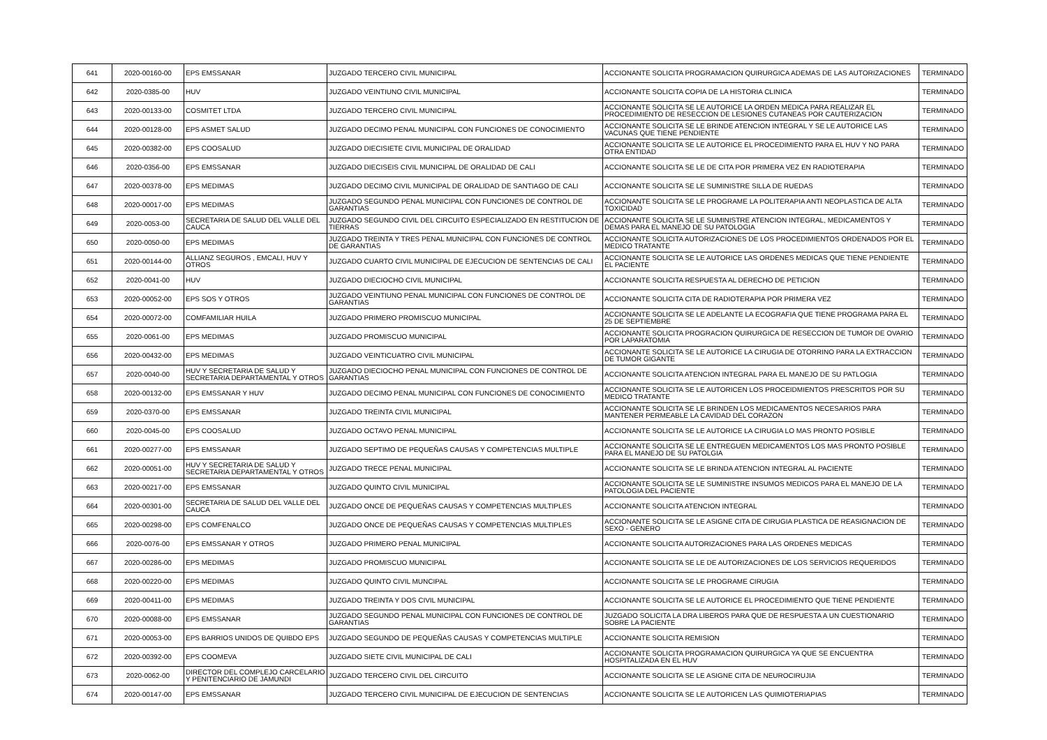| 641 | 2020-00160-00 | EPS EMSSANAR | JUZGADO TERCERO CIVIL MUNICIPAL | ACCIONANTE SOLICITA PROGRAMACION QUIRURGICA ADEMAS DE LAS AUTORIZACIONES | TERMINADO |
| 642 | 2020-0385-00 | HUV | JUZGADO VEINTIUNO CIVIL MUNICIPAL | ACCIONANTE SOLICITA COPIA DE LA HISTORIA CLINICA | TERMINADO |
| 643 | 2020-00133-00 | COSMITET LTDA | JUZGADO TERCERO CIVIL MUNICIPAL | ACCIONANTE SOLICITA SE LE AUTORICE LA ORDEN MEDICA PARA REALIZAR EL PROCEDIMIENTO DE RESECCION DE LESIONES CUTANEAS POR CAUTERIZACION | TERMINADO |
| 644 | 2020-00128-00 | EPS ASMET SALUD | JUZGADO DECIMO PENAL MUNICIPAL CON FUNCIONES DE CONOCIMIENTO | ACCIONANTE SOLICITA SE LE BRINDE ATENCION INTEGRAL Y SE LE AUTORICE LAS VACUNAS QUE TIENE PENDIENTE | TERMINADO |
| 645 | 2020-00382-00 | EPS COOSALUD | JUZGADO DIECISIETE CIVIL MUNICIPAL DE ORALIDAD | ACCIONANTE SOLICITA SE LE AUTORICE EL PROCEDIMIENTO PARA EL HUV Y NO PARA OTRA ENTIDAD | TERMINADO |
| 646 | 2020-0356-00 | EPS EMSSANAR | JUZGADO DIECISEIS CIVIL MUNICIPAL DE ORALIDAD DE CALI | ACCIONANTE SOLICITA SE LE DE CITA POR PRIMERA VEZ EN RADIOTERAPIA | TERMINADO |
| 647 | 2020-00378-00 | EPS MEDIMAS | JUZGADO DECIMO CIVIL MUNICIPAL DE ORALIDAD DE SANTIAGO DE CALI | ACCIONANTE SOLICITA SE LE SUMINISTRE SILLA DE RUEDAS | TERMINADO |
| 648 | 2020-00017-00 | EPS MEDIMAS | JUZGADO SEGUNDO PENAL MUNICIPAL CON FUNCIONES DE CONTROL DE GARANTIAS | ACCIONANTE SOLICITA SE LE PROGRAME LA POLITERAPIA ANTI NEOPLASTICA DE ALTA TOXICIDAD | TERMINADO |
| 649 | 2020-0053-00 | SECRETARIA DE SALUD DEL VALLE DEL CAUCA | JUZGADO SEGUNDO CIVIL DEL CIRCUITO ESPECIALIZADO EN RESTITUCION DE TIERRAS | ACCIONANTE SOLICITA SE LE SUMINISTRE ATENCION INTEGRAL, MEDICAMENTOS Y DEMAS PARA EL MANEJO DE SU PATOLOGIA | TERMINADO |
| 650 | 2020-0050-00 | EPS MEDIMAS | JUZGADO TREINTA Y TRES PENAL MUNICIPAL CON FUNCIONES DE CONTROL DE GARANTIAS | ACCIONANTE SOLICITA AUTORIZACIONES DE LOS PROCEDIMIENTOS ORDENADOS POR EL MEDICO TRATANTE | TERMINADO |
| 651 | 2020-00144-00 | ALLIANZ SEGUROS , EMCALI, HUV Y OTROS | JUZGADO CUARTO CIVIL MUNICIPAL DE EJECUCION DE SENTENCIAS DE CALI | ACCIONANTE SOLICITA SE LE AUTORICE LAS ORDENES MEDICAS QUE TIENE PENDIENTE EL PACIENTE | TERMINADO |
| 652 | 2020-0041-00 | HUV | JUZGADO DIECIOCHO CIVIL MUNICIPAL | ACCIONANTE SOLICITA RESPUESTA AL DERECHO DE PETICION | TERMINADO |
| 653 | 2020-00052-00 | EPS SOS Y OTROS | JUZGADO VEINTIUNO PENAL MUNICIPAL CON FUNCIONES DE CONTROL DE GARANTIAS | ACCIONANTE SOLICITA CITA DE RADIOTERAPIA POR PRIMERA VEZ | TERMINADO |
| 654 | 2020-00072-00 | COMFAMILIAR HUILA | JUZGADO PRIMERO PROMISCUO MUNICIPAL | ACCIONANTE SOLICITA SE LE ADELANTE LA ECOGRAFIA QUE TIENE PROGRAMA PARA EL 25 DE SEPTIEMBRE | TERMINADO |
| 655 | 2020-0061-00 | EPS MEDIMAS | JUZGADO PROMISCUO MUNICIPAL | ACCIONANTE SOLICITA PROGRACION QUIRURGICA DE RESECCION DE TUMOR DE OVARIO POR LAPARATOMIA | TERMINADO |
| 656 | 2020-00432-00 | EPS MEDIMAS | JUZGADO VEINTICUATRO CIVIL MUNICIPAL | ACCIONANTE SOLICITA SE LE AUTORICE LA CIRUGIA DE OTORRINO PARA LA EXTRACCION DE TUMOR GIGANTE | TERMINADO |
| 657 | 2020-0040-00 | HUV Y SECRETARIA DE SALUD Y SECRETARIA DEPARTAMENTAL Y OTROS | JUZGADO DIECIOCHO PENAL MUNICIPAL CON FUNCIONES DE CONTROL DE GARANTIAS | ACCIONANTE SOLICITA ATENCION INTEGRAL PARA EL MANEJO DE SU PATLOGIA | TERMINADO |
| 658 | 2020-00132-00 | EPS EMSSANAR Y HUV | JUZGADO DECIMO PENAL MUNICIPAL CON FUNCIONES DE CONOCIMIENTO | ACCIONANTE SOLICITA SE LE AUTORICEN LOS PROCEIDMIENTOS PRESCRITOS POR SU MEDICO TRATANTE | TERMINADO |
| 659 | 2020-0370-00 | EPS EMSSANAR | JUZGADO TREINTA CIVIL MUNICIPAL | ACCIONANTE SOLICITA SE LE BRINDEN LOS MEDICAMENTOS NECESARIOS PARA MANTENER PERMEABLE LA CAVIDAD DEL CORAZON | TERMINADO |
| 660 | 2020-0045-00 | EPS COOSALUD | JUZGADO OCTAVO PENAL MUNICIPAL | ACCIONANTE SOLICITA SE LE AUTORICE LA CIRUGIA LO MAS PRONTO POSIBLE | TERMINADO |
| 661 | 2020-00277-00 | EPS EMSSANAR | JUZGADO SEPTIMO DE PEQUEÑAS CAUSAS Y COMPETENCIAS MULTIPLE | ACCIONANTE SOLICITA SE LE ENTREGUEN MEDICAMENTOS LOS MAS PRONTO POSIBLE PARA EL MANEJO DE SU PATOLGIA | TERMINADO |
| 662 | 2020-00051-00 | HUV Y SECRETARIA DE SALUD Y SECRETARIA DEPARTAMENTAL Y OTROS | JUZGADO TRECE PENAL MUNICIPAL | ACCIONANTE SOLICITA SE LE BRINDA ATENCION INTEGRAL AL PACIENTE | TERMINADO |
| 663 | 2020-00217-00 | EPS EMSSANAR | JUZGADO QUINTO CIVIL MUNICIPAL | ACCIONANTE SOLICITA SE LE SUMINISTRE INSUMOS MEDICOS PARA EL MANEJO DE LA PATOLOGIA DEL PACIENTE | TERMINADO |
| 664 | 2020-00301-00 | SECRETARIA DE SALUD DEL VALLE DEL CAUCA | JUZGADO ONCE DE PEQUEÑAS CAUSAS Y COMPETENCIAS MULTIPLES | ACCIONANTE SOLICITA ATENCION INTEGRAL | TERMINADO |
| 665 | 2020-00298-00 | EPS COMFENALCO | JUZGADO ONCE DE PEQUEÑAS CAUSAS Y COMPETENCIAS MULTIPLES | ACCIONANTE SOLICITA SE LE ASIGNE CITA DE CIRUGIA PLASTICA DE REASIGNACION DE SEXO - GENERO | TERMINADO |
| 666 | 2020-0076-00 | EPS EMSSANAR Y OTROS | JUZGADO PRIMERO PENAL MUNICIPAL | ACCIONANTE SOLICITA AUTORIZACIONES PARA LAS ORDENES MEDICAS | TERMINADO |
| 667 | 2020-00286-00 | EPS MEDIMAS | JUZGADO PROMISCUO MUNICIPAL | ACCIONANTE SOLICITA SE LE DE AUTORIZACIONES DE LOS SERVICIOS REQUERIDOS | TERMINADO |
| 668 | 2020-00220-00 | EPS MEDIMAS | JUZGADO QUINTO CIVIL MUNCIPAL | ACCIONANTE SOLICITA SE LE PROGRAME CIRUGIA | TERMINADO |
| 669 | 2020-00411-00 | EPS MEDIMAS | JUZGADO TREINTA Y DOS CIVIL MUNICIPAL | ACCIONANTE SOLICITA SE LE AUTORICE EL PROCEDIMIENTO QUE TIENE PENDIENTE | TERMINADO |
| 670 | 2020-00088-00 | EPS EMSSANAR | JUZGADO SEGUNDO PENAL MUNICIPAL CON FUNCIONES DE CONTROL DE GARANTIAS | JUZGADO SOLICITA LA DRA LIBEROS PARA QUE DE RESPUESTA A UN CUESTIONARIO SOBRE LA PACIENTE | TERMINADO |
| 671 | 2020-00053-00 | EPS BARRIOS UNIDOS DE QUIBDO EPS | JUZGADO SEGUNDO DE PEQUEÑAS CAUSAS Y COMPETENCIAS MULTIPLE | ACCIONANTE SOLICITA REMISION | TERMINADO |
| 672 | 2020-00392-00 | EPS COOMEVA | JUZGADO SIETE CIVIL MUNICIPAL DE CALI | ACCIONANTE SOLICITA PROGRAMACION QUIRURGICA YA QUE SE ENCUENTRA HOSPITALIZADA EN EL HUV | TERMINADO |
| 673 | 2020-0062-00 | DIRECTOR DEL COMPLEJO CARCELARIO Y PENITENCIARIO DE JAMUNDI | JUZGADO TERCERO CIVIL DEL CIRCUITO | ACCIONANTE SOLICITA SE LE ASIGNE CITA DE NEUROCIRUJIA | TERMINADO |
| 674 | 2020-00147-00 | EPS EMSSANAR | JUZGADO TERCERO CIVIL MUNICIPAL DE EJECUCION DE SENTENCIAS | ACCIONANTE SOLICITA SE LE AUTORICEN LAS QUIMIOTERIAPIAS | TERMINADO |